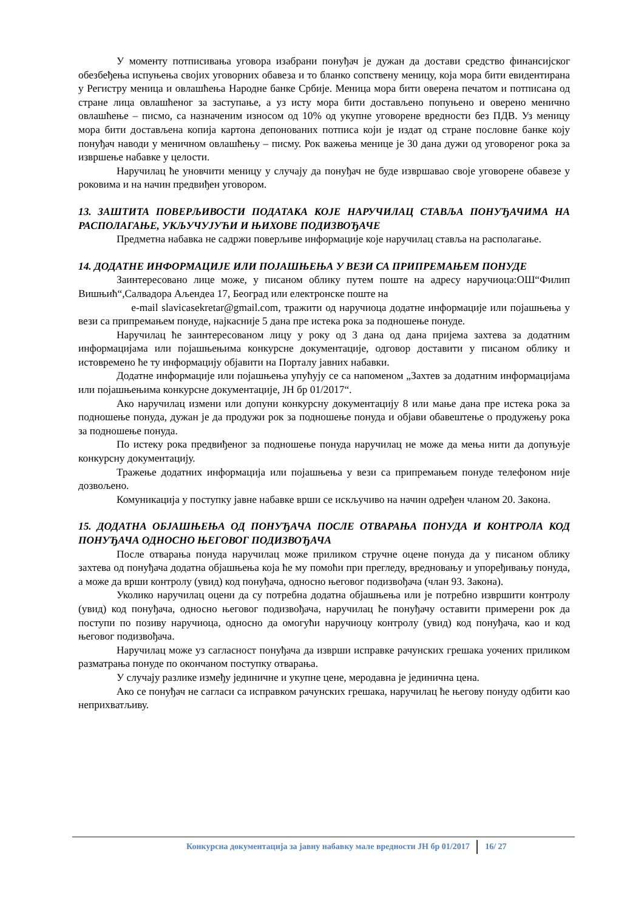У моменту потписивања уговора изабрани понуђач је дужан да достави средство финансијског обезбеђења испуњења својих уговорних обавеза и то бланко сопствену меницу, која мора бити евидентирана у Регистру меница и овлашћења Народне банке Србије. Меница мора бити оверена печатом и потписана од стране лица овлашћеног за заступање, а уз исту мора бити достављено попуњено и оверено менично овлашћење – писмо, са назначеним износом од 10% од укупне уговорене вредности без ПДВ. Уз меницу мора бити достављена копија картона депонованих потписа који је издат од стране пословне банке коју понуђач наводи у меничном овлашћењу – писму. Рок важења менице је 30 дана дужи од уговореног рока за извршење набавке у целости.
Наручилац ће уновчити меницу у случају да понуђач не буде извршавао своје уговорене обавезе у роковима и на начин предвиђен уговором.
13. ЗАШТИТА ПОВЕРЉИВОСТИ ПОДАТАКА КОЈЕ НАРУЧИЛАЦ СТАВЉА ПОНУЂАЧИМА НА РАСПОЛАГАЊЕ, УКЉУЧУЈУЋИ И ЊИХОВЕ ПОДИЗВОЂАЧЕ
Предметна набавка не садржи поверљиве информације које наручилац ставља на располагање.
14. ДОДАТНЕ ИНФОРМАЦИЈЕ ИЛИ ПОЈАШЊЕЊА У ВЕЗИ СА ПРИПРЕМАЊЕМ ПОНУДЕ
Заинтересовано лице може, у писаном облику путем поште на адресу наручиоца:ОШ“Филип Вишњић“,Салвадора Аљендеа 17, Београд или електронске поште на
e-mail slavicasekretar@gmail.com, тражити од наручиоца додатне информације или појашњења у вези са припремањем понуде, најкасније 5 дана пре истека рока за подношење понуде.
Наручилац ће заинтересованом лицу у року од 3 дана од дана пријема захтева за додатним информацијама или појашњењима конкурсне документације, одговор доставити у писаном облику и истовремено ће ту информацију објавити на Порталу јавних набавки.
Додатне информације или појашњења упућују се са напоменом „Захтев за додатним информацијама или појашњењима конкурсне документације, ЈН бр 01/2017“.
Ако наручилац измени или допуни конкурсну документацију 8 или мање дана пре истека рока за подношење понуда, дужан је да продужи рок за подношење понуда и објави обавештење о продужењу рока за подношење понуда.
По истеку рока предвиђеног за подношење понуда наручилац не може да мења нити да допуњује конкурсну документацију.
Тражење додатних информација или појашњења у вези са припремањем понуде телефоном није дозвољено.
Комуникација у поступку јавне набавке врши се искључиво на начин одређен чланом 20. Закона.
15. ДОДАТНА ОБЈАШЊЕЊА ОД ПОНУЂАЧА ПОСЛЕ ОТВАРАЊА ПОНУДА И КОНТРОЛА КОД ПОНУЂАЧА ОДНОСНО ЊЕГОВОГ ПОДИЗВОЂАЧА
После отварања понуда наручилац може приликом стручне оцене понуда да у писаном облику захтева од понуђача додатна објашњења која ће му помоћи при прегледу, вредновању и упоређивању понуда, а може да врши контролу (увид) код понуђача, односно његовог подизвођача (члан 93. Закона).
Уколико наручилац оцени да су потребна додатна објашњења или је потребно извршити контролу (увид) код понуђача, односно његовог подизвођача, наручилац ће понуђачу оставити примерени рок да поступи по позиву наручиоца, односно да омогући наручиоцу контролу (увид) код понуђача, као и код његовог подизвођача.
Наручилац може уз сагласност понуђача да изврши исправке рачунских грешака уочених приликом разматрања понуде по окончаном поступку отварања.
У случају разлике између јединичне и укупне цене, меродавна је јединична цена.
Ако се понуђач не сагласи са исправком рачунских грешака, наручилац ће његову понуду одбити као неприхватљиву.
Конкурсна документација за јавну набавку мале вредности ЈН бр 01/2017 16/ 27